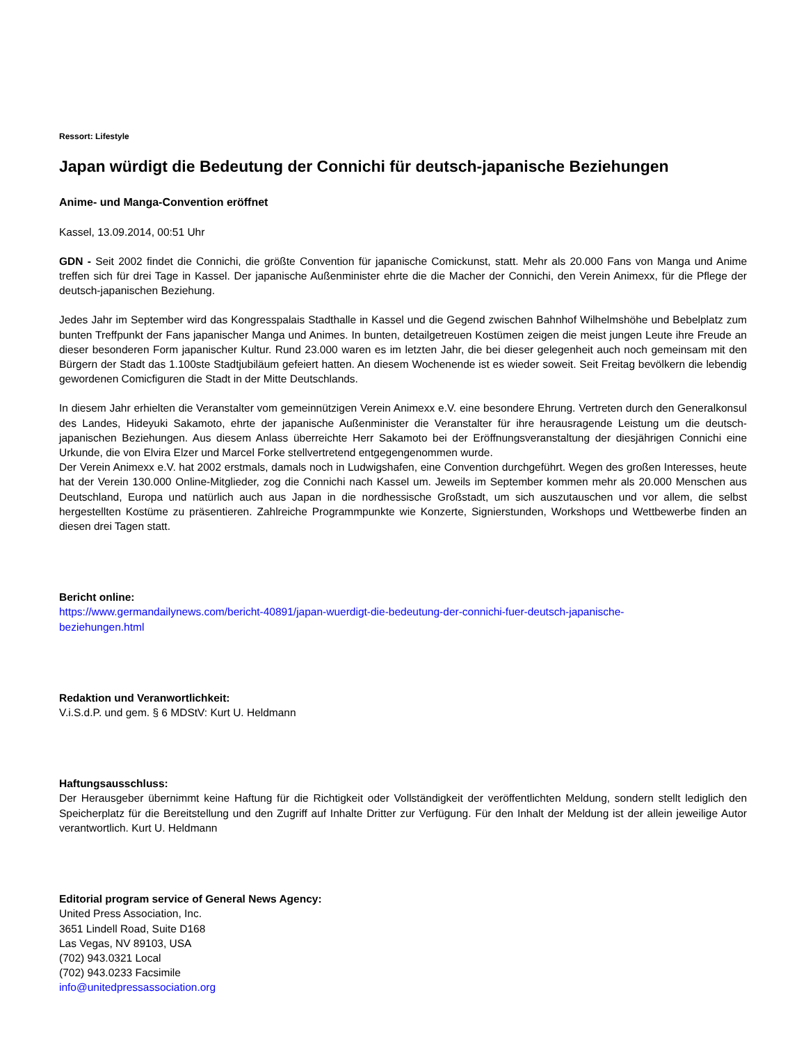Ressort: Lifestyle
Japan würdigt die Bedeutung der Connichi für deutsch-japanische Beziehungen
Anime- und Manga-Convention eröffnet
Kassel, 13.09.2014, 00:51 Uhr
GDN - Seit 2002 findet die Connichi, die größte Convention für japanische Comickunst, statt. Mehr als 20.000 Fans von Manga und Anime treffen sich für drei Tage in Kassel. Der japanische Außenminister ehrte die die Macher der Connichi, den Verein Animexx, für die Pflege der deutsch-japanischen Beziehung.
Jedes Jahr im September wird das Kongresspalais Stadthalle in Kassel und die Gegend zwischen Bahnhof Wilhelmshöhe und Bebelplatz zum bunten Treffpunkt der Fans japanischer Manga und Animes. In bunten, detailgetreuen Kostümen zeigen die meist jungen Leute ihre Freude an dieser besonderen Form japanischer Kultur. Rund 23.000 waren es im letzten Jahr, die bei dieser gelegenheit auch noch gemeinsam mit den Bürgern der Stadt das 1.100ste Stadtjubiläum gefeiert hatten. An diesem Wochenende ist es wieder soweit. Seit Freitag bevölkern die lebendig gewordenen Comicfiguren die Stadt in der Mitte Deutschlands.
In diesem Jahr erhielten die Veranstalter vom gemeinnützigen Verein Animexx e.V. eine besondere Ehrung. Vertreten durch den Generalkonsul des Landes, Hideyuki Sakamoto, ehrte der japanische Außenminister die Veranstalter für ihre herausragende Leistung um die deutsch-japanischen Beziehungen. Aus diesem Anlass überreichte Herr Sakamoto bei der Eröffnungsveranstaltung der diesjährigen Connichi eine Urkunde, die von Elvira Elzer und Marcel Forke stellvertretend entgegengenommen wurde.
Der Verein Animexx e.V. hat 2002 erstmals, damals noch in Ludwigshafen, eine Convention durchgeführt. Wegen des großen Interesses, heute hat der Verein 130.000 Online-Mitglieder, zog die Connichi nach Kassel um. Jeweils im September kommen mehr als 20.000 Menschen aus Deutschland, Europa und natürlich auch aus Japan in die nordhessische Großstadt, um sich auszutauschen und vor allem, die selbst hergestellten Kostüme zu präsentieren. Zahlreiche Programmpunkte wie Konzerte, Signierstunden, Workshops und Wettbewerbe finden an diesen drei Tagen statt.
Bericht online:
https://www.germandailynews.com/bericht-40891/japan-wuerdigt-die-bedeutung-der-connichi-fuer-deutsch-japanische-
beziehungen.html
Redaktion und Veranwortlichkeit:
V.i.S.d.P. und gem. § 6 MDStV: Kurt U. Heldmann
Haftungsausschluss:
Der Herausgeber übernimmt keine Haftung für die Richtigkeit oder Vollständigkeit der veröffentlichten Meldung, sondern stellt lediglich den Speicherplatz für die Bereitstellung und den Zugriff auf Inhalte Dritter zur Verfügung. Für den Inhalt der Meldung ist der allein jeweilige Autor verantwortlich. Kurt U. Heldmann
Editorial program service of General News Agency:
United Press Association, Inc.
3651 Lindell Road, Suite D168
Las Vegas, NV 89103, USA
(702) 943.0321 Local
(702) 943.0233 Facsimile
info@unitedpressassociation.org